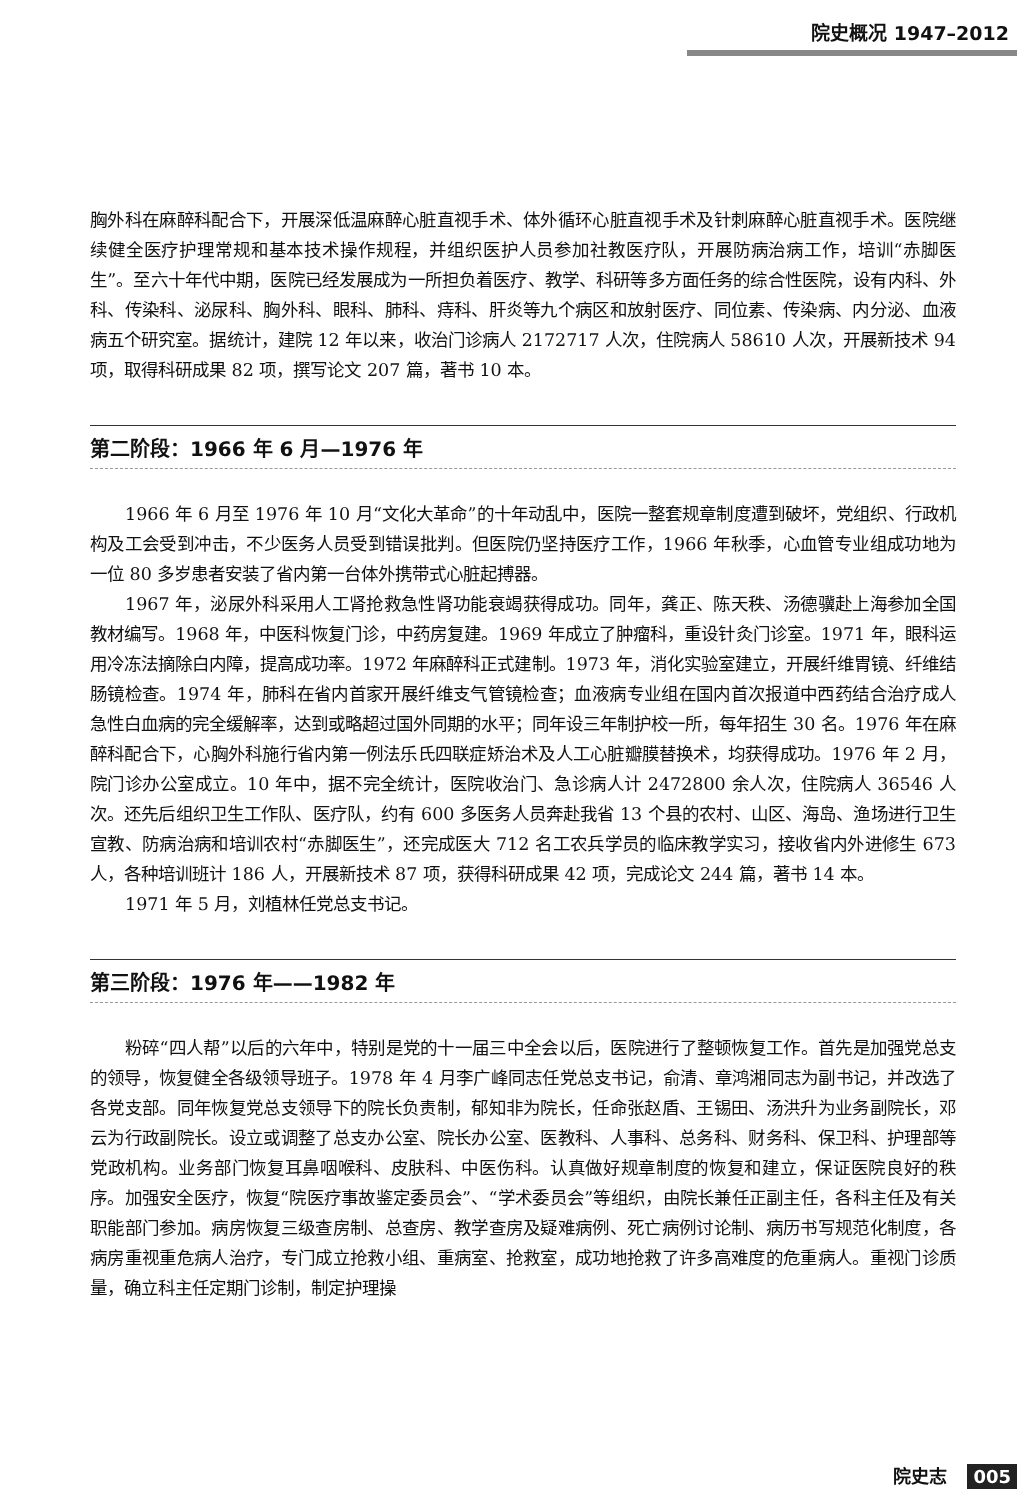院史概况 1947–2012
胸外科在麻醉科配合下，开展深低温麻醉心脏直视手术、体外循环心脏直视手术及针刺麻醉心脏直视手术。医院继续健全医疗护理常规和基本技术操作规程，并组织医护人员参加社教医疗队，开展防病治病工作，培训“赤脚医生”。至六十年代中期，医院已经发展成为一所担负着医疗、教学、科研等多方面任务的综合性医院，设有内科、外科、传染科、泌尿科、胸外科、眼科、肺科、痔科、肝炎等九个病区和放射医疗、同位素、传染病、内分泌、血液病五个研究室。据统计，建院 12 年以来，收治门诊病人 2172717 人次，住院病人 58610 人次，开展新技术 94 项，取得科研成果 82 项，撰写论文 207 篇，著书 10 本。
第二阶段：1966 年 6 月—1976 年
1966 年 6 月至 1976 年 10 月“文化大革命”的十年动乱中，医院一整套规章制度遭到破坏，党组织、行政机构及工会受到冲击，不少医务人员受到错误批判。但医院仍坚持医疗工作，1966 年秋季，心血管专业组成功地为一位 80 多岁患者安装了省内第一台体外携带式心脏起搏器。
1967 年，泌尿外科采用人工肾抢救急性肾功能衰竭获得成功。同年，龚正、陈天秩、汤德骥赴上海参加全国教材编写。1968 年，中医科恢复门诊，中药房复建。1969 年成立了肿瘤科，重设针灸门诊室。1971 年，眼科运用冷冻法摘除白内障，提高成功率。1972 年麻醉科正式建制。1973 年，消化实验室建立，开展纤维胃镜、纤维结肠镜检查。1974 年，肺科在省内首家开展纤维支气管镜检查；血液病专业组在国内首次报道中西药结合治疗成人急性白血病的完全缓解率，达到或略超过国外同期的水平；同年设三年制护校一所，每年招生 30 名。1976 年在麻醉科配合下，心胸外科施行省内第一例法乐氏四联症矫治术及人工心脏瓣膜替换术，均获得成功。1976 年 2 月，院门诊办公室成立。10 年中，据不完全统计，医院收治门、急诊病人计 2472800 余人次，住院病人 36546 人次。还先后组织卫生工作队、医疗队，约有 600 多医务人员奔赴我省 13 个县的农村、山区、海岛、渔场进行卫生宣教、防病治病和培训农村“赤脚医生”，还完成医大 712 名工农兵学员的临床教学实习，接收省内外进修生 673 人，各种培训班计 186 人，开展新技术 87 项，获得科研成果 42 项，完成论文 244 篇，著书 14 本。
1971 年 5 月，刘植林任党总支书记。
第三阶段：1976 年——1982 年
粉碎“四人帮”以后的六年中，特别是党的十一届三中全会以后，医院进行了整顿恢复工作。首先是加强党总支的领导，恢复健全各级领导班子。1978 年 4 月李广峰同志任党总支书记，俞清、章鸿湘同志为副书记，并改选了各党支部。同年恢复党总支领导下的院长负责制，郁知非为院长，任命张赵盾、王锡田、汤洪升为业务副院长，邓云为行政副院长。设立或调整了总支办公室、院长办公室、医教科、人事科、总务科、财务科、保卫科、护理部等党政机构。业务部门恢复耳鼻咽喉科、皮肤科、中医伤科。认真做好规章制度的恢复和建立，保证医院良好的秩序。加强安全医疗，恢复“院医疗事故鉴定委员会”、“学术委员会”等组织，由院长兼任正副主任，各科主任及有关职能部门参加。病房恢复三级查房制、总查房、教学查房及疑难病例、死亡病例讨论制、病历书写规范化制度，各病房重视重危病人治疗，专门成立抢救小组、重病室、抢救室，成功地抢救了许多高难度的危重病人。重视门诊质量，确立科主任定期门诊制，制定护理操
院史志 005